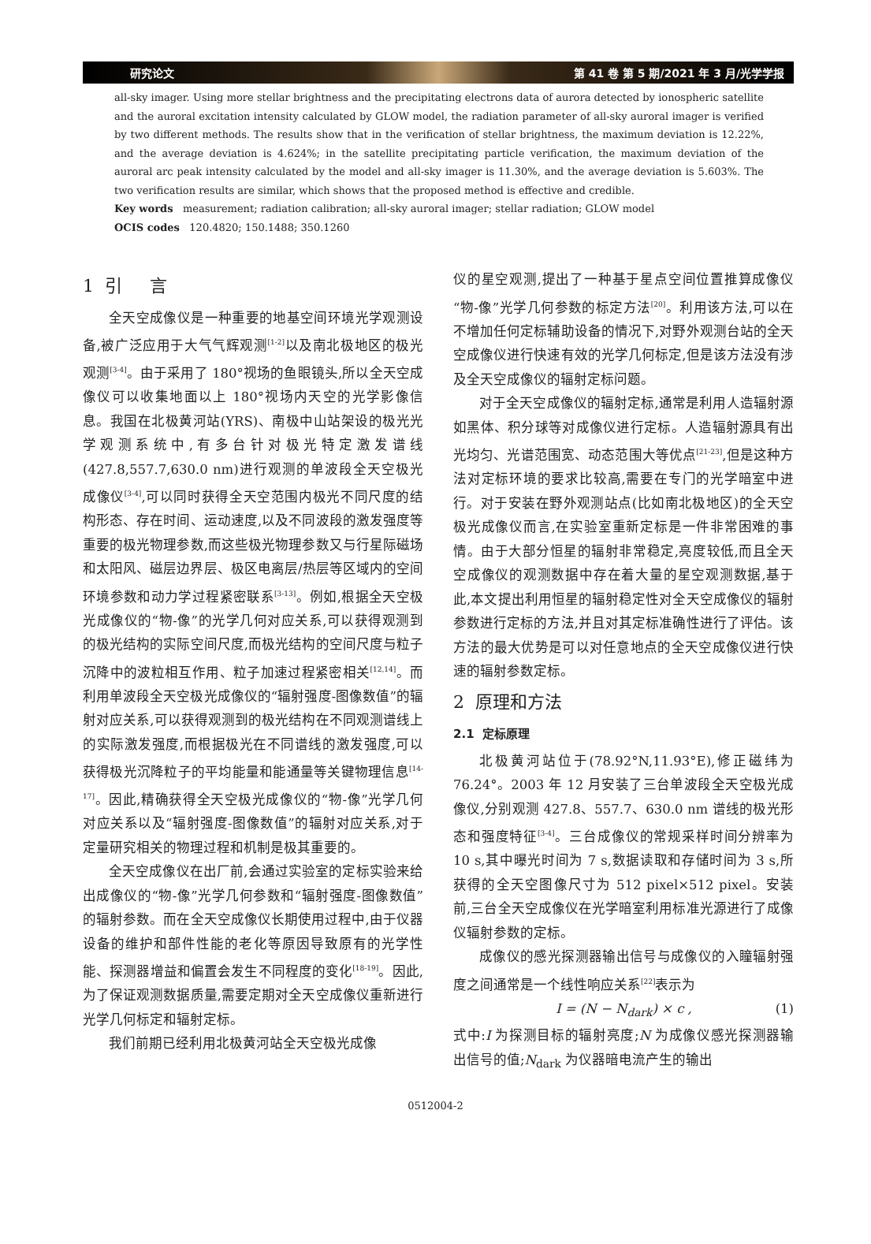研究论文 第 41 卷 第 5 期/2021 年 3 月/光学学报
all-sky imager. Using more stellar brightness and the precipitating electrons data of aurora detected by ionospheric satellite and the auroral excitation intensity calculated by GLOW model, the radiation parameter of all-sky auroral imager is verified by two different methods. The results show that in the verification of stellar brightness, the maximum deviation is 12.22%, and the average deviation is 4.624%; in the satellite precipitating particle verification, the maximum deviation of the auroral arc peak intensity calculated by the model and all-sky imager is 11.30%, and the average deviation is 5.603%. The two verification results are similar, which shows that the proposed method is effective and credible.
Key words measurement; radiation calibration; all-sky auroral imager; stellar radiation; GLOW model
OCIS codes 120.4820; 150.1488; 350.1260
1 引 言
全天空成像仪是一种重要的地基空间环境光学观测设备,被广泛应用于大气气辉观测<sup>[1-2]</sup>以及南北极地区的极光观测<sup>[3-4]</sup>。由于采用了 180°视场的鱼眼镜头,所以全天空成像仪可以收集地面以上 180°视场内天空的光学影像信息。我国在北极黄河站(YRS)、南极中山站架设的极光光学观测系统中,有多台针对极光特定激发谱线(427.8,557.7,630.0 nm)进行观测的单波段全天空极光成像仪<sup>[3-4]</sup>,可以同时获得全天空范围内极光不同尺度的结构形态、存在时间、运动速度,以及不同波段的激发强度等重要的极光物理参数,而这些极光物理参数又与行星际磁场和太阳风、磁层边界层、极区电离层/热层等区域内的空间环境参数和动力学过程紧密联系<sup>[3-13]</sup>。例如,根据全天空极光成像仪的“物-像”的光学几何对应关系,可以获得观测到的极光结构的实际空间尺度,而极光结构的空间尺度与粒子沉降中的波粒相互作用、粒子加速过程紧密相关<sup>[12,14]</sup>。而利用单波段全天空极光成像仪的“辐射强度-图像数值”的辐射对应关系,可以获得观测到的极光结构在不同观测谱线上的实际激发强度,而根据极光在不同谱线的激发强度,可以获得极光沉降粒子的平均能量和能通量等关键物理信息<sup>[14-17]</sup>。因此,精确获得全天空极光成像仪的“物-像”光学几何对应关系以及“辐射强度-图像数值”的辐射对应关系,对于定量研究相关的物理过程和机制是极其重要的。
全天空成像仪在出厂前,会通过实验室的定标实验来给出成像仪的“物-像”光学几何参数和“辐射强度-图像数值”的辐射参数。而在全天空成像仪长期使用过程中,由于仪器设备的维护和部件性能的老化等原因导致原有的光学性能、探测器增益和偏置会发生不同程度的变化<sup>[18-19]</sup>。因此,为了保证观测数据质量,需要定期对全天空成像仪重新进行光学几何标定和辐射定标。
我们前期已经利用北极黄河站全天空极光成像
仪的星空观测,提出了一种基于星点空间位置推算成像仪“物-像”光学几何参数的标定方法<sup>[20]</sup>。利用该方法,可以在不增加任何定标辅助设备的情况下,对野外观测台站的全天空成像仪进行快速有效的光学几何标定,但是该方法没有涉及全天空成像仪的辐射定标问题。
对于全天空成像仪的辐射定标,通常是利用人造辐射源如黑体、积分球等对成像仪进行定标。人造辐射源具有出光均匀、光谱范围宽、动态范围大等优点<sup>[21-23]</sup>,但是这种方法对定标环境的要求比较高,需要在专门的光学暗室中进行。对于安装在野外观测站点(比如南北极地区)的全天空极光成像仪而言,在实验室重新定标是一件非常困难的事情。由于大部分恒星的辐射非常稳定,亮度较低,而且全天空成像仪的观测数据中存在着大量的星空观测数据,基于此,本文提出利用恒星的辐射稳定性对全天空成像仪的辐射参数进行定标的方法,并且对其定标准确性进行了评估。该方法的最大优势是可以对任意地点的全天空成像仪进行快速的辐射参数定标。
2 原理和方法
2.1 定标原理
北极黄河站位于(78.92°N,11.93°E),修正磁纬为 76.24°。2003 年 12 月安装了三台单波段全天空极光成像仪,分别观测 427.8、557.7、630.0 nm 谱线的极光形态和强度特征<sup>[3-4]</sup>。三台成像仪的常规采样时间分辨率为 10 s,其中曝光时间为 7 s,数据读取和存储时间为 3 s,所获得的全天空图像尺寸为 512 pixel×512 pixel。安装前,三台全天空成像仪在光学暗室利用标准光源进行了成像仪辐射参数的定标。
成像仪的感光探测器输出信号与成像仪的入瞳辐射强度之间通常是一个线性响应关系<sup>[22]</sup>表示为
I = (N − N<sub>dark</sub>) × c , (1)
式中:I 为探测目标的辐射亮度;N 为成像仪感光探测器输出信号的值;N<sub>dark</sub> 为仪器暗电流产生的输出
0512004-2